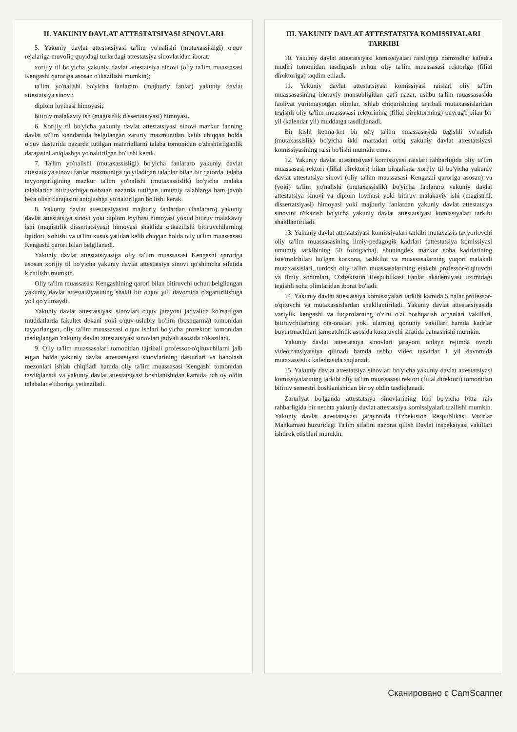II. YAKUNIY DAVLAT ATTESTATSIYASI SINOVLARI
5. Yakuniy davlat attestatsiyasi ta'lim yo'nalishi (mutaxassisligi) o'quv rejalariga muvofiq quyidagi turlardagi attestatsiya sinovlaridan iborat:
xorijiy til bo'yicha yakuniy davlat attestatsiya sinovi (oliy ta'lim muassasasi Kengashi qaroriga asosan o'tkazilishi mumkin);
ta'lim yo'nalishi bo'yicha fanlararo (majburiy fanlar) yakuniy davlat attestatsiya sinovi;
diplom loyihasi himoyasi;
bitiruv malakaviy ish (magistrlik dissertatsiyasi) himoyasi.
6. Xorijiy til bo'yicha yakuniy davlat attestatsiyasi sinovi mazkur fanning davlat ta'lim standartida belgilangan zaruriy mazmunidan kelib chiqqan holda o'quv dasturida nazarda tutilgan materiallarni talaba tomonidan o'zlashtirilganlik darajasini aniqlashga yo'naltirilgan bo'lishi kerak.
7. Ta'lim yo'nalishi (mutaxassisligi) bo'yicha fanlararo yakuniy davlat attestatsiya sinovi fanlar mazmuniga qo'yiladigan talablar bilan bir qatorda, talaba tayyorgarligining mazkur ta'lim yo'nalishi (mutaxassislik) bo'yicha malaka talablarida bitiruvchiga nisbatan nazarda tutilgan umumiy talablarga ham javob bera olish darajasini aniqlashga yo'naltirilgan bo'lishi kerak.
8. Yakuniy davlat attestatsiyasini majburiy fanlardan (fanlararo) yakuniy davlat attestatsiya sinovi yoki diplom loyihasi himoyasi yoxud bitiruv malakaviy ishi (magistrlik dissertatsiyasi) himoyasi shaklida o'tkazilishi bitiruvchilarning iqtidori, xohishi va ta'lim xususiyatidan kelib chiqqan holda oliy ta'lim muassasasi Kengashi qarori bilan belgilanadi.
Yakuniy davlat attestatsiyasiga oliy ta'lim muassasasi Kengashi qaroriga asosan xorijiy til bo'yicha yakuniy davlat attestatsiya sinovi qo'shimcha sifatida kiritilishi mumkin.
Oliy ta'lim muassasasi Kengashining qarori bilan bitiruvchi uchun belgilangan yakuniy davlat attestatsiyasining shakli bir o'quv yili davomida o'zgartirilishiga yo'l qo'yilmaydi.
Yakuniy davlat attestatsiyasi sinovlari o'quv jarayoni jadvalida ko'rsatilgan muddatlarda fakultet dekani yoki o'quv-uslubiy bo'lim (boshqarma) tomonidan tayyorlangan, oliy ta'lim muassasasi o'quv ishlari bo'yicha prorektori tomonidan tasdiqlangan Yakuniy davlat attestatsiyasi sinovlari jadvali asosida o'tkaziladi.
9. Oliy ta'lim muassasalari tomonidan tajribali professor-o'qituvchilarni jalb etgan holda yakuniy davlat attestatsiyasi sinovlarining dasturlari va baholash mezonlari ishlab chiqiladi hamda oliy ta'lim muassasasi Kengashi tomonidan tasdiqlanadi va yakuniy davlat attestatsiyasi boshlanishidan kamida uch oy oldin talabalar e'tiboriga yetkaziladi.
III. YAKUNIY DAVLAT ATTESTATSIYA KOMISSIYALARI TARKIBI
10. Yakuniy davlat attestatsiyasi komissiyalari raisligiga nomzodlar kafedra mudiri tomonidan tasdiqlash uchun oliy ta'lim muassasasi rektoriga (filial direktoriga) taqdim etiladi.
11. Yakuniy davlat attestatsiyasi komissiyasi raislari oliy ta'lim muassasasining idoraviy mansubligidan qat'i nazar, ushbu ta'lim muassasasida faoliyat yuritmayotgan olimlar, ishlab chiqarishning tajribali mutaxassislaridan tegishli oliy ta'lim muassasasi rektorining (filial direktorining) buyrug'i bilan bir yil (kalendar yil) muddatga tasdiqlanadi.
Bir kishi ketma-ket bir oliy ta'lim muassasasida tegishli yo'nalish (mutaxassislik) bo'yicha ikki martadan ortiq yakuniy davlat attestatsiyasi komissiyasining raisi bo'lishi mumkin emas.
12. Yakuniy davlat attestatsiyasi komissiyasi raislari rahbarligida oliy ta'lim muassasasi rektori (filial direktori) bilan birgalikda xorijiy til bo'yicha yakuniy davlat attestatsiya sinovi (oliy ta'lim muassasasi Kengashi qaroriga asosan) va (yoki) ta'lim yo'nalishi (mutaxassislik) bo'yicha fanlararo yakuniy davlat attestatsiya sinovi va diplom loyihasi yoki bitiruv malakaviy ishi (magistrlik dissertatsiyasi) himoyasi yoki majburiy fanlardan yakuniy davlat attestatsiya sinovini o'tkazish bo'yicha yakuniy davlat attestatsiyasi komissiyalari tarkibi shakllantiriladi.
13. Yakuniy davlat attestatsiyasi komissiyalari tarkibi mutaxassis tayyorlovchi oliy ta'lim muassasasining ilmiy-pedagogik kadrlari (attestatsiya komissiyasi umumiy tarkibining 50 foizigacha), shuningdek mazkur soha kadrlarining iste'molchilari bo'lgan korxona, tashkilot va muassasalarning yuqori malakali mutaxassislari, turdosh oliy ta'lim muassasalarining etakchi professor-o'qituvchi va ilmiy xodimlari, O'zbekiston Respublikasi Fanlar akademiyasi tizimidagi tegishli soha olimlaridan iborat bo'ladi.
14. Yakuniy davlat attestatsiya komissiyalari tarkibi kamida 5 nafar professor-o'qituvchi va mutaxassislardan shakllantiriladi. Yakuniy davlat attestatsiyasida vasiylik kengashi va fuqarolarning o'zini o'zi boshqarish organlari vakillari, bitiruvchilarning ota-onalari yoki ularning qonuniy vakillari hamda kadrlar buyurtmachilari jamoatchilik asosida kuzatuvchi sifatida qatnashishi mumkin.
Yakuniy davlat attestatsiya sinovlari jarayoni onlayn rejimda ovozli videotranslyatsiya qilinadi hamda ushbu video tasvirlar 1 yil davomida mutaxassislik kafedrasida saqlanadi.
15. Yakuniy davlat attestatsiya sinovlari bo'yicha yakuniy davlat attestatsiyasi komissiyalarining tarkibi oliy ta'lim muassasasi rektori (filial direktori) tomonidan bitiruv semestri boshlanishidan bir oy oldin tasdiqlanadi.
Zaruriyat bo'lganda attestatsiya sinovlarining biri bo'yicha bitta rais rahbarligida bir nechta yakuniy davlat attestatsiya komissiyalari tuzilishi mumkin. Yakuniy davlat attestatsiyasi jarayonida O'zbekiston Respublikasi Vazirlar Mahkamasi huzuridagi Ta'lim sifatini nazorat qilish Davlat inspeksiyasi vakillari ishtirok etishlari mumkin.
Сканировано с CamScanner